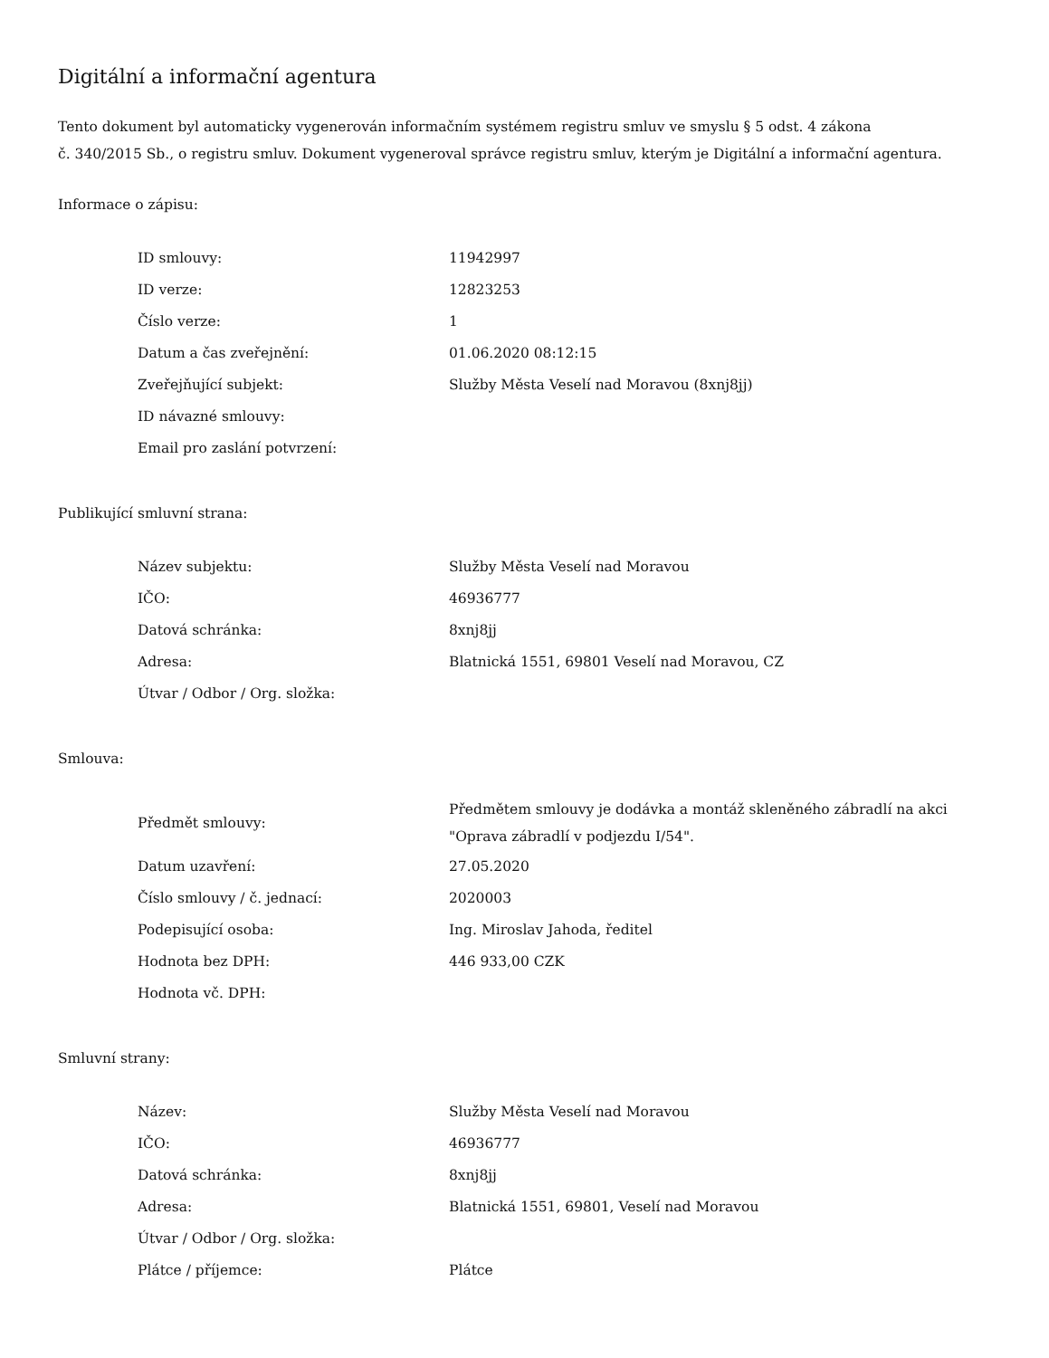Digitální a informační agentura
Tento dokument byl automaticky vygenerován informačním systémem registru smluv ve smyslu § 5 odst. 4 zákona
č. 340/2015 Sb., o registru smluv. Dokument vygeneroval správce registru smluv, kterým je Digitální a informační agentura.
Informace o zápisu:
| ID smlouvy: | 11942997 |
| ID verze: | 12823253 |
| Číslo verze: | 1 |
| Datum a čas zveřejnění: | 01.06.2020 08:12:15 |
| Zveřejňující subjekt: | Služby Města Veselí nad Moravou (8xnj8jj) |
| ID návazné smlouvy: | |
| Email pro zaslání potvrzení: | |
Publikující smluvní strana:
| Název subjektu: | Služby Města Veselí nad Moravou |
| IČO: | 46936777 |
| Datová schránka: | 8xnj8jj |
| Adresa: | Blatnická 1551, 69801 Veselí nad Moravou, CZ |
| Útvar / Odbor / Org. složka: | |
Smlouva:
| Předmět smlouvy: | Předmětem smlouvy je dodávka a montáž skleněného zábradlí na akci "Oprava zábradlí v podjezdu I/54". |
| Datum uzavření: | 27.05.2020 |
| Číslo smlouvy / č. jednací: | 2020003 |
| Podepisující osoba: | Ing. Miroslav Jahoda, ředitel |
| Hodnota bez DPH: | 446 933,00 CZK |
| Hodnota vč. DPH: | |
Smluvní strany:
| Název: | Služby Města Veselí nad Moravou |
| IČO: | 46936777 |
| Datová schránka: | 8xnj8jj |
| Adresa: | Blatnická 1551, 69801, Veselí nad Moravou |
| Útvar / Odbor / Org. složka: | |
| Plátce / příjemce: | Plátce |